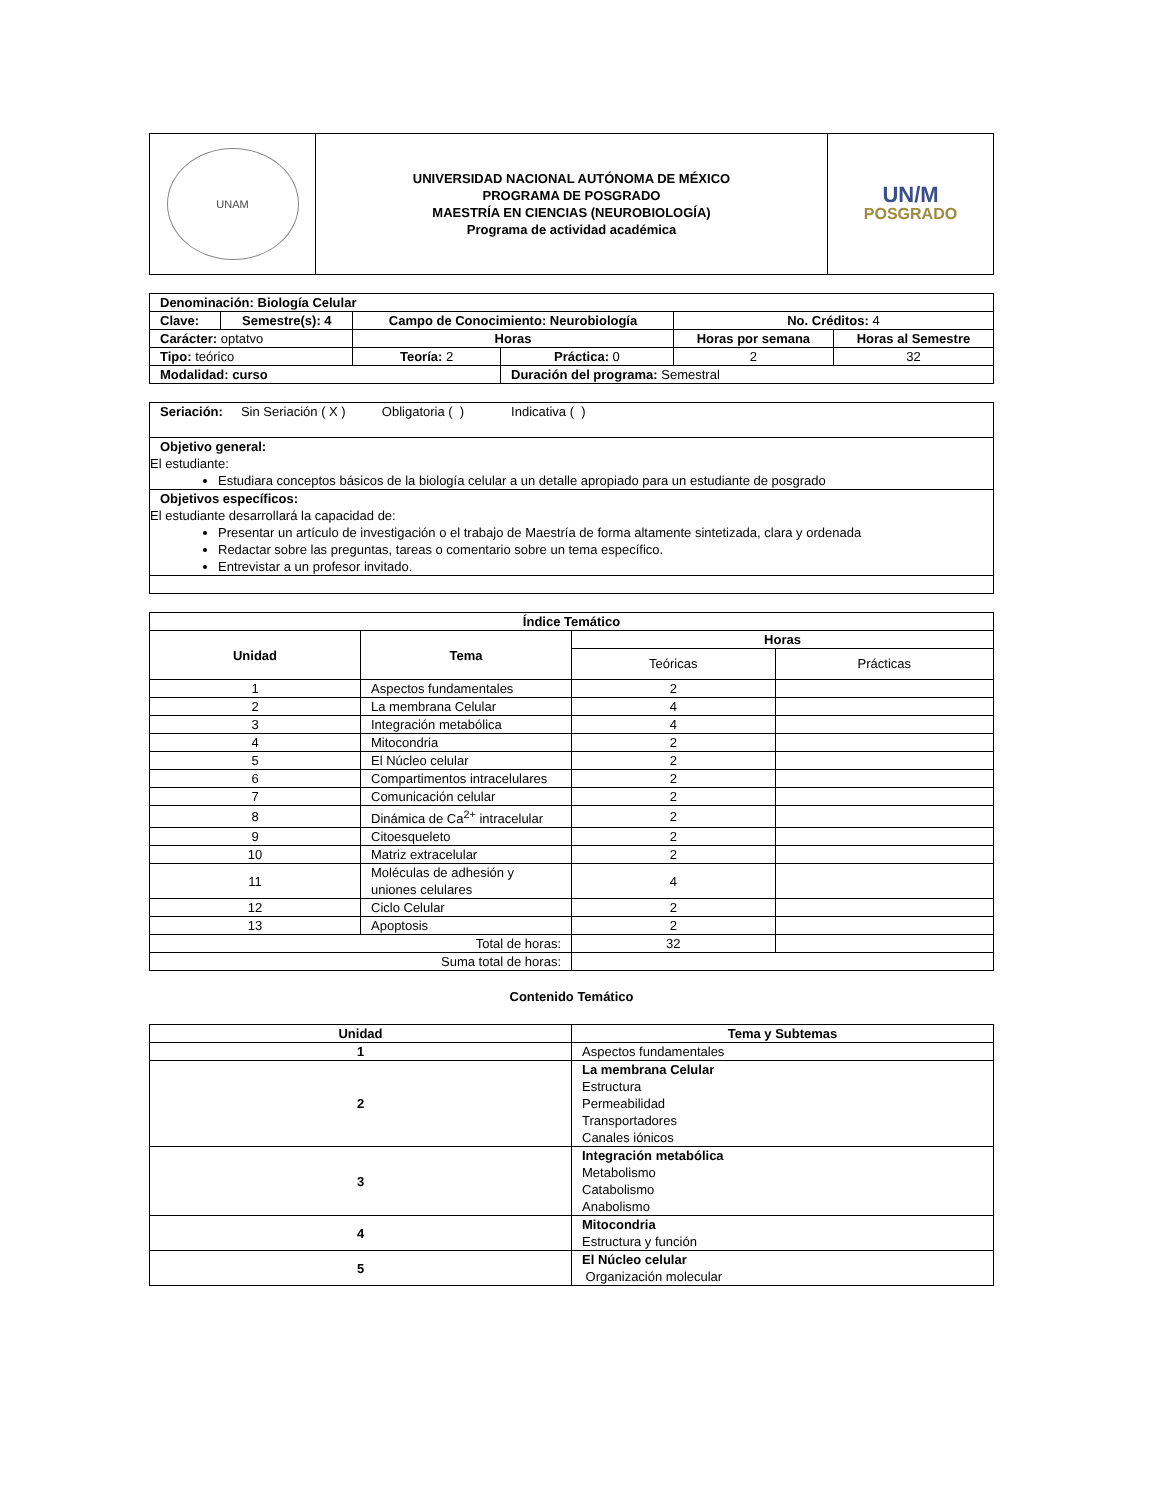| UNAM | UNIVERSIDAD NACIONAL AUTÓNOMA DE MÉXICO PROGRAMA DE POSGRADO MAESTRÍA EN CIENCIAS (NEUROBIOLOGÍA) Programa de actividad académica | UN/M POSGRADO |
| Denominación: Biología Celular | | | | | |
| Clave: | Semestre(s): 4 | Campo de Conocimiento: Neurobiología | | No. Créditos: 4 | |
| Carácter: optatvo | | Horas | | Horas por semana | Horas al Semestre |
| Tipo: teórico | | Teoría: 2 | Práctica: 0 | 2 | 32 |
| Modalidad: curso | | | Duración del programa: Semestral | | |
| Seriación: Sin Seriación ( X ) Obligatoria ( ) Indicativa ( ) |
| Objetivo general: El estudiante: Estudiara conceptos básicos de la biología celular a un detalle apropiado para un estudiante de posgrado |
| Objetivos específicos: El estudiante desarrollará la capacidad de: Presentar un artículo de investigación o el trabajo de Maestría de forma altamente sintetizada, clara y ordenada Redactar sobre las preguntas, tareas o comentario sobre un tema específico. Entrevistar a un profesor invitado. |
| Índice Temático | | | |
| --- | --- | --- | --- |
| Unidad | Tema | Horas | |
| | | Teóricas | Prácticas |
| 1 | Aspectos fundamentales | 2 | |
| 2 | La membrana Celular | 4 | |
| 3 | Integración metabólica | 4 | |
| 4 | Mitocondria | 2 | |
| 5 | El Núcleo celular | 2 | |
| 6 | Compartimentos intracelulares | 2 | |
| 7 | Comunicación celular | 2 | |
| 8 | Dinámica de Ca<sup>2+</sup> intracelular | 2 | |
| 9 | Citoesqueleto | 2 | |
| 10 | Matriz extracelular | 2 | |
| 11 | Moléculas de adhesión y uniones celulares | 4 | |
| 12 | Ciclo Celular | 2 | |
| 13 | Apoptosis | 2 | |
| Total de horas: | | 32 | |
| Suma total de horas: | | | |
Contenido Temático
| Unidad | Tema y Subtemas |
| --- | --- |
| 1 | Aspectos fundamentales |
| 2 | La membrana Celular Estructura Permeabilidad Transportadores Canales iónicos |
| 3 | Integración metabólica Metabolismo Catabolismo Anabolismo |
| 4 | Mitocondria Estructura y función |
| 5 | El Núcleo celular Organización molecular |